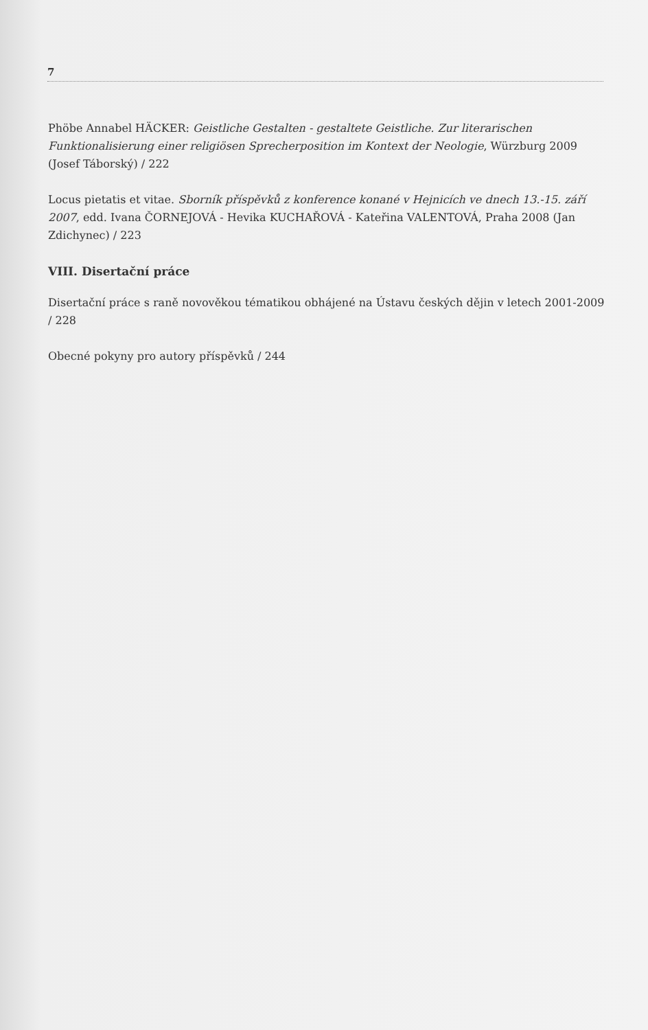7
Phöbe Annabel HÄCKER: Geistliche Gestalten - gestaltete Geistliche. Zur literarischen Funktionalisierung einer religiösen Sprecherposition im Kontext der Neologie, Würzburg 2009 (Josef Táborský) / 222
Locus pietatis et vitae. Sborník příspěvků z konference konané v Hejnicích ve dnech 13.-15. září 2007, edd. Ivana ČORNEJOVÁ - Hevika KUCHAŘOVÁ - Kateřina VALENTOVÁ, Praha 2008 (Jan Zdichynec) / 223
VIII. Disertační práce
Disertační práce s raně novověkou tématikou obhájené na Ústavu českých dějin v letech 2001-2009 / 228
Obecné pokyny pro autory příspěvků / 244